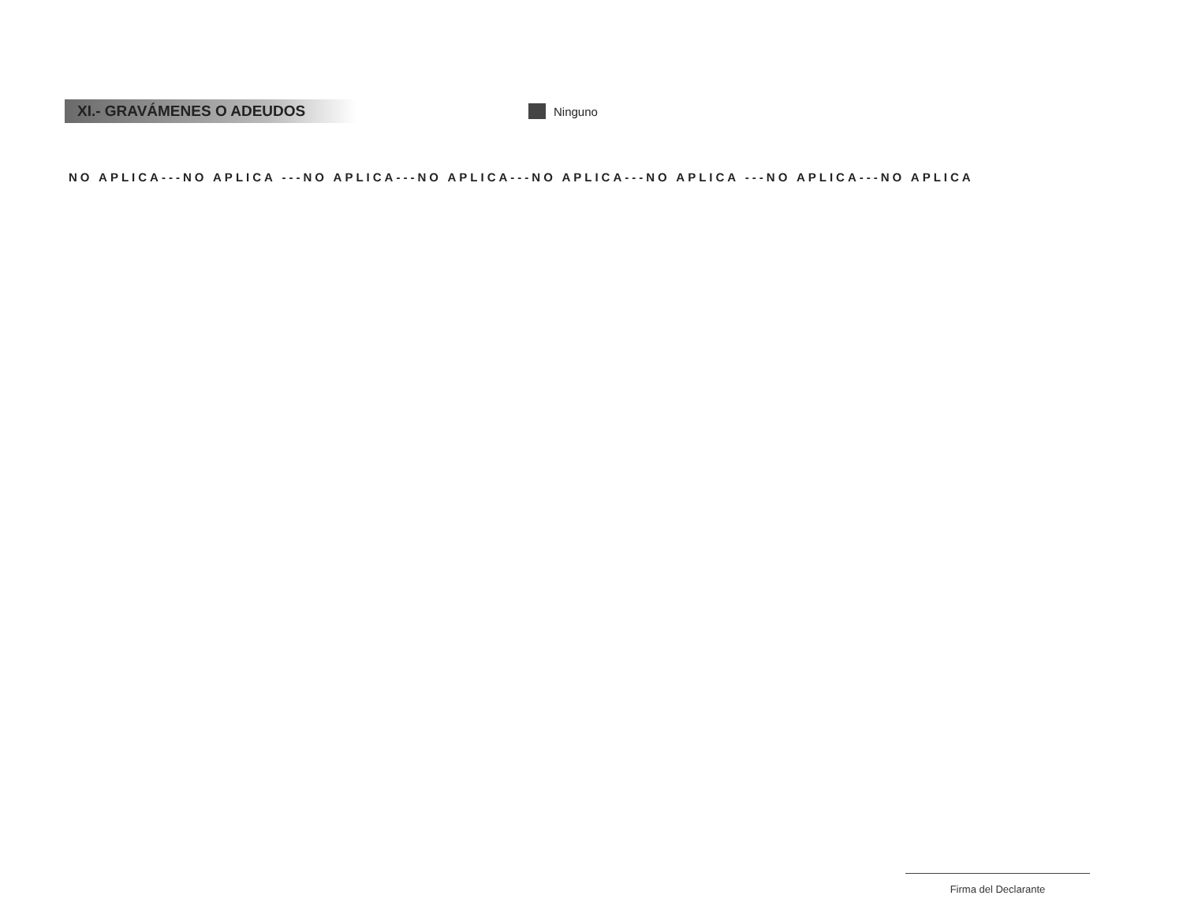XI.- GRAVÁMENES O ADEUDOS
Ninguno
NO APLICA---NO APLICA ---NO APLICA---NO APLICA---NO APLICA---NO APLICA ---NO APLICA---NO APLICA
Firma del Declarante